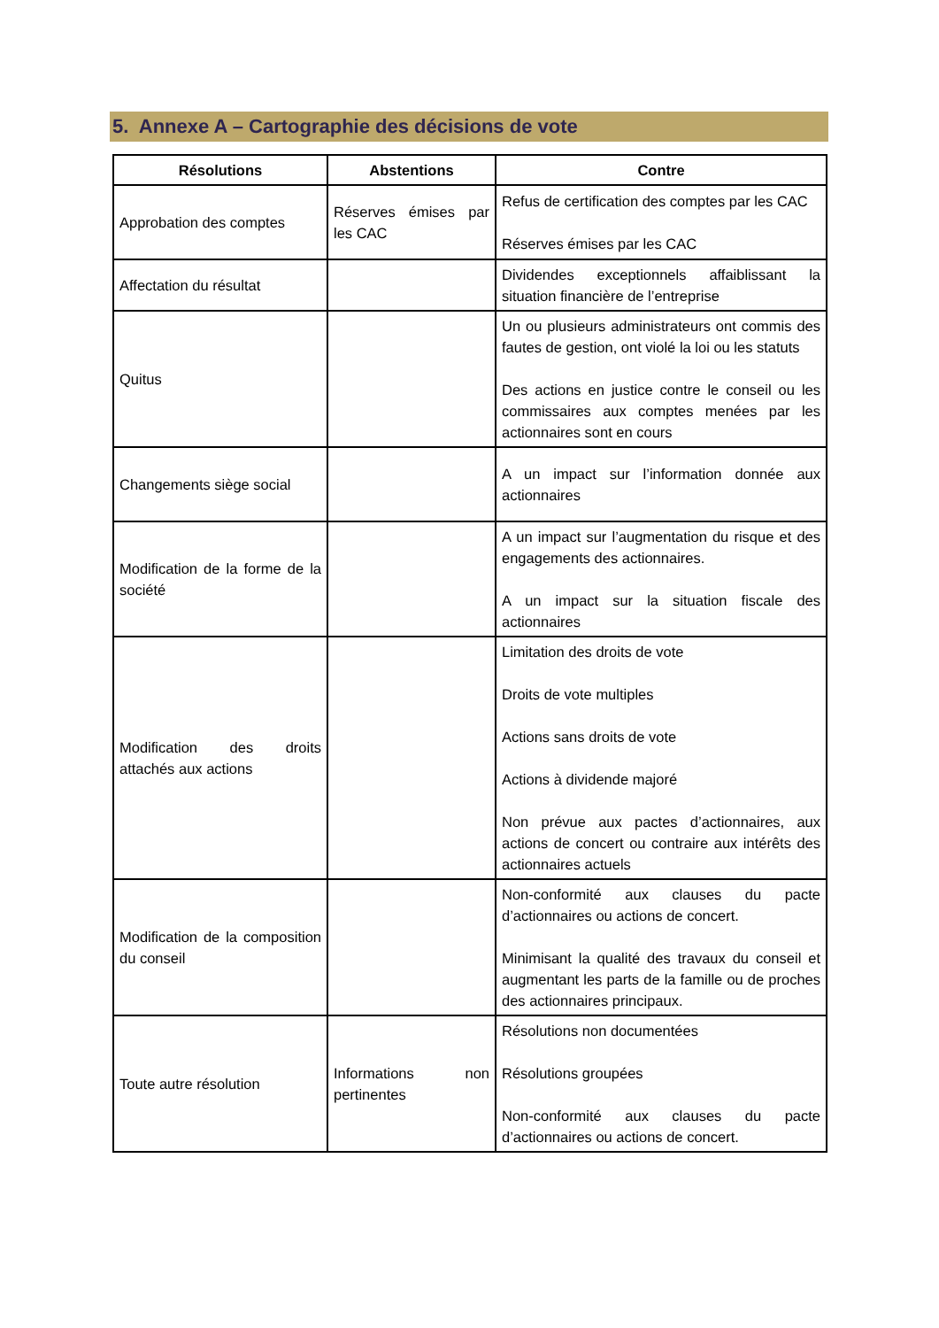5. Annexe A – Cartographie des décisions de vote
| Résolutions | Abstentions | Contre |
| --- | --- | --- |
| Approbation des comptes | Réserves émises par les CAC | Refus de certification des comptes par les CAC Réserves émises par les CAC |
| Affectation du résultat | | Dividendes exceptionnels affaiblissant la situation financière de l’entreprise |
| Quitus | | Un ou plusieurs administrateurs ont commis des fautes de gestion, ont violé la loi ou les statuts Des actions en justice contre le conseil ou les commissaires aux comptes menées par les actionnaires sont en cours |
| Changements siège social | | A un impact sur l’information donnée aux actionnaires |
| Modification de la forme de la société | | A un impact sur l’augmentation du risque et des engagements des actionnaires. A un impact sur la situation fiscale des actionnaires |
| Modification des droits attachés aux actions | | Limitation des droits de vote Droits de vote multiples Actions sans droits de vote Actions à dividende majoré Non prévue aux pactes d’actionnaires, aux actions de concert ou contraire aux intérêts des actionnaires actuels |
| Modification de la composition du conseil | | Non-conformité aux clauses du pacte d’actionnaires ou actions de concert. Minimisant la qualité des travaux du conseil et augmentant les parts de la famille ou de proches des actionnaires principaux. |
| Toute autre résolution | Informations non pertinentes | Résolutions non documentées Résolutions groupées Non-conformité aux clauses du pacte d’actionnaires ou actions de concert. |